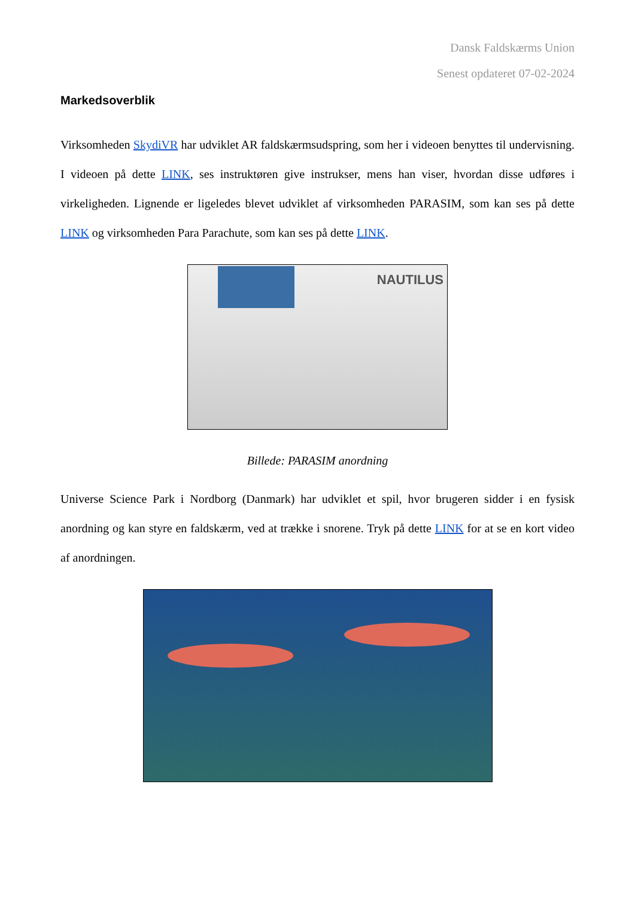Dansk Faldskærms Union
Senest opdateret 07-02-2024
Markedsoverblik
Virksomheden SkydiVR har udviklet AR faldskærmsudspring, som her i videoen benyttes til undervisning. I videoen på dette LINK, ses instruktøren give instrukser, mens han viser, hvordan disse udføres i virkeligheden. Lignende er ligeledes blevet udviklet af virksomheden PARASIM, som kan ses på dette LINK og virksomheden Para Parachute, som kan ses på dette LINK.
NAUTILUS
Billede: PARASIM anordning
Universe Science Park i Nordborg (Danmark) har udviklet et spil, hvor brugeren sidder i en fysisk anordning og kan styre en faldskærm, ved at trække i snorene. Tryk på dette LINK for at se en kort video af anordningen.